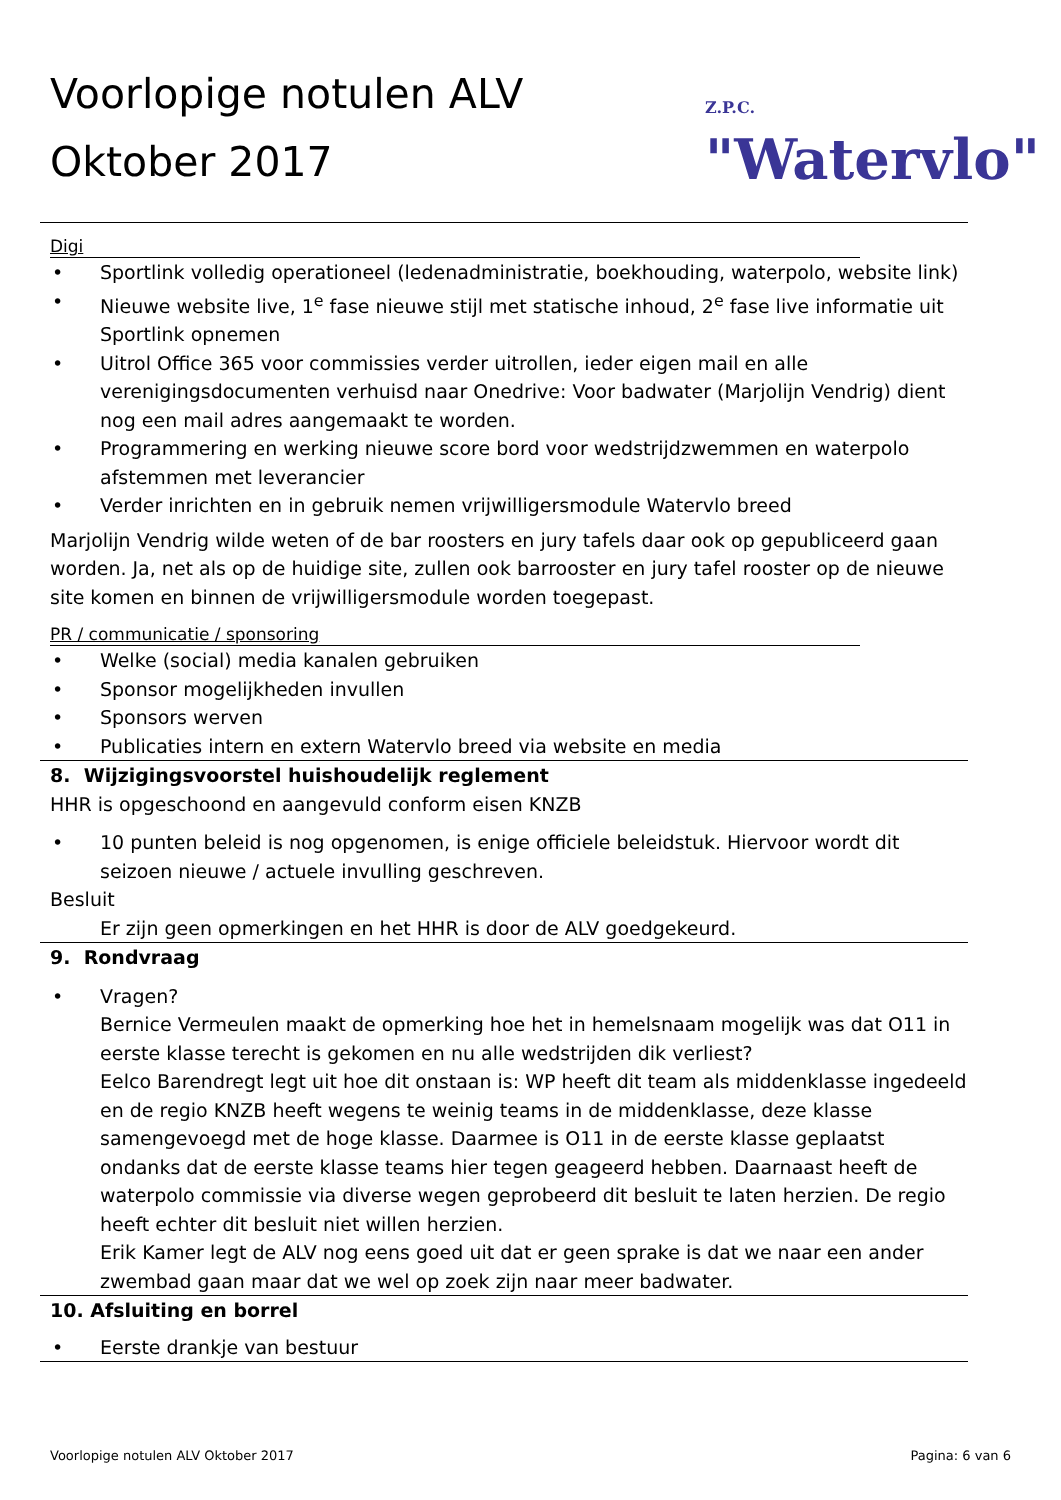Voorlopige notulen ALV
Oktober 2017
Z.P.C. "Watervlo"
Digi
• Sportlink volledig operationeel (ledenadministratie, boekhouding, waterpolo, website link)
• Nieuwe website live, 1<sup>e</sup> fase nieuwe stijl met statische inhoud, 2<sup>e</sup> fase live informatie uit Sportlink opnemen
• Uitrol Office 365 voor commissies verder uitrollen, ieder eigen mail en alle verenigingsdocumenten verhuisd naar Onedrive: Voor badwater (Marjolijn Vendrig) dient nog een mail adres aangemaakt te worden.
• Programmering en werking nieuwe score bord voor wedstrijdzwemmen en waterpolo afstemmen met leverancier
• Verder inrichten en in gebruik nemen vrijwilligersmodule Watervlo breed
Marjolijn Vendrig wilde weten of de bar roosters en jury tafels daar ook op gepubliceerd gaan worden. Ja, net als op de huidige site, zullen ook barrooster en jury tafel rooster op de nieuwe site komen en binnen de vrijwilligersmodule worden toegepast.
PR / communicatie / sponsoring
• Welke (social) media kanalen gebruiken
• Sponsor mogelijkheden invullen
• Sponsors werven
• Publicaties intern en extern Watervlo breed via website en media
8. Wijzigingsvoorstel huishoudelijk reglement
HHR is opgeschoond en aangevuld conform eisen KNZB
• 10 punten beleid is nog opgenomen, is enige officiele beleidstuk. Hiervoor wordt dit seizoen nieuwe / actuele invulling geschreven.
Besluit
Er zijn geen opmerkingen en het HHR is door de ALV goedgekeurd.
9. Rondvraag
• Vragen?
Bernice Vermeulen maakt de opmerking hoe het in hemelsnaam mogelijk was dat O11 in eerste klasse terecht is gekomen en nu alle wedstrijden dik verliest?
Eelco Barendregt legt uit hoe dit onstaan is: WP heeft dit team als middenklasse ingedeeld en de regio KNZB heeft wegens te weinig teams in de middenklasse, deze klasse samengevoegd met de hoge klasse. Daarmee is O11 in de eerste klasse geplaatst ondanks dat de eerste klasse teams hier tegen geageerd hebben. Daarnaast heeft de waterpolo commissie via diverse wegen geprobeerd dit besluit te laten herzien. De regio heeft echter dit besluit niet willen herzien.
Erik Kamer legt de ALV nog eens goed uit dat er geen sprake is dat we naar een ander zwembad gaan maar dat we wel op zoek zijn naar meer badwater.
10. Afsluiting en borrel
• Eerste drankje van bestuur
Voorlopige notulen ALV Oktober 2017 Pagina: 6 van 6